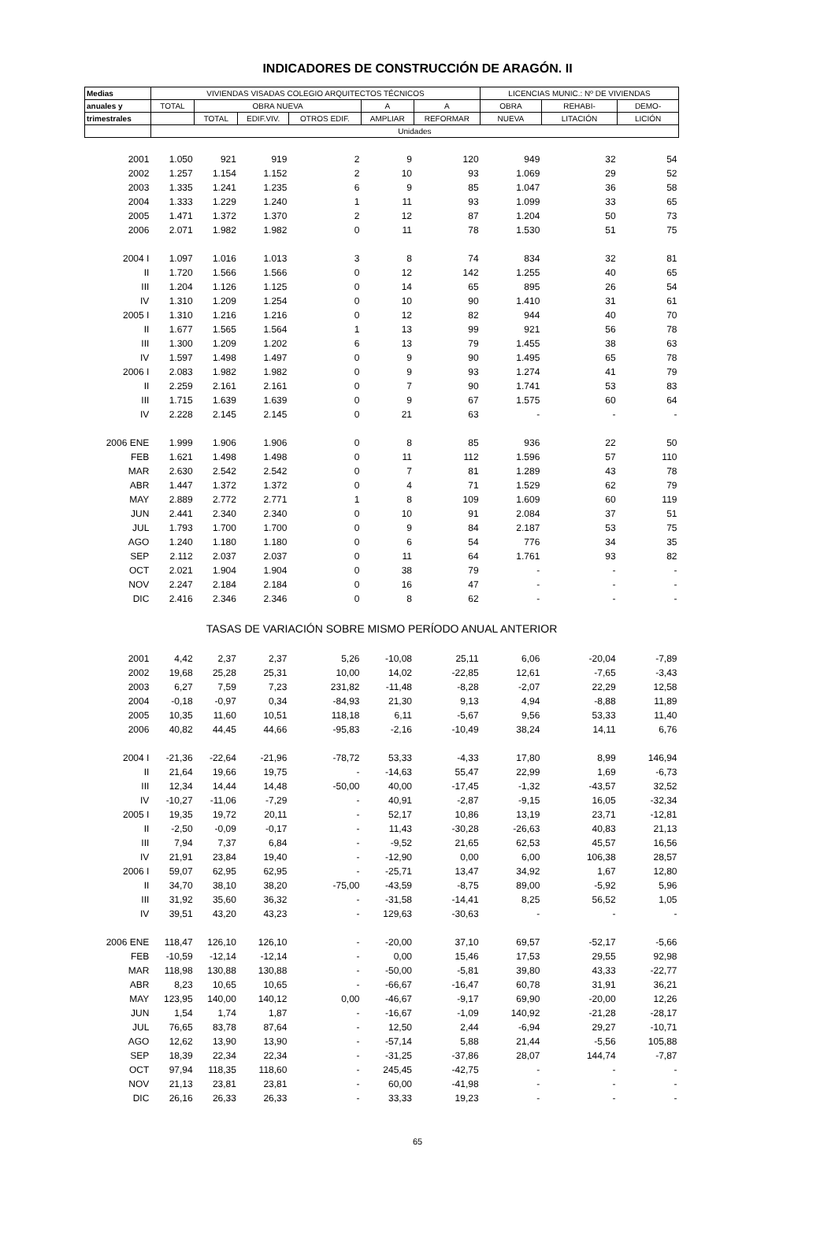INDICADORES DE CONSTRUCCIÓN DE ARAGÓN. II
| Medias | VIVIENDAS VISADAS COLEGIO ARQUITECTOS TÉCNICOS | | | | | | LICENCIAS MUNIC.: Nº DE VIVIENDAS | | |
| --- | --- | --- | --- | --- | --- | --- | --- | --- | --- |
| anuales y | TOTAL | OBRA NUEVA | | | A | A | OBRA | REHABI- | DEMO- |
| trimestrales | | TOTAL | EDIF.VIV. | OTROS EDIF. | AMPLIAR | REFORMAR | NUEVA | LITACIÓN | LICIÓN |
| | Unidades | | | | | | | | |
| 2001 | 1.050 | 921 | 919 | 2 | 9 | 120 | 949 | 32 | 54 |
| 2002 | 1.257 | 1.154 | 1.152 | 2 | 10 | 93 | 1.069 | 29 | 52 |
| 2003 | 1.335 | 1.241 | 1.235 | 6 | 9 | 85 | 1.047 | 36 | 58 |
| 2004 | 1.333 | 1.229 | 1.240 | 1 | 11 | 93 | 1.099 | 33 | 65 |
| 2005 | 1.471 | 1.372 | 1.370 | 2 | 12 | 87 | 1.204 | 50 | 73 |
| 2006 | 2.071 | 1.982 | 1.982 | 0 | 11 | 78 | 1.530 | 51 | 75 |
| 2004 I | 1.097 | 1.016 | 1.013 | 3 | 8 | 74 | 834 | 32 | 81 |
| II | 1.720 | 1.566 | 1.566 | 0 | 12 | 142 | 1.255 | 40 | 65 |
| III | 1.204 | 1.126 | 1.125 | 0 | 14 | 65 | 895 | 26 | 54 |
| IV | 1.310 | 1.209 | 1.254 | 0 | 10 | 90 | 1.410 | 31 | 61 |
| 2005 I | 1.310 | 1.216 | 1.216 | 0 | 12 | 82 | 944 | 40 | 70 |
| II | 1.677 | 1.565 | 1.564 | 1 | 13 | 99 | 921 | 56 | 78 |
| III | 1.300 | 1.209 | 1.202 | 6 | 13 | 79 | 1.455 | 38 | 63 |
| IV | 1.597 | 1.498 | 1.497 | 0 | 9 | 90 | 1.495 | 65 | 78 |
| 2006 I | 2.083 | 1.982 | 1.982 | 0 | 9 | 93 | 1.274 | 41 | 79 |
| II | 2.259 | 2.161 | 2.161 | 0 | 7 | 90 | 1.741 | 53 | 83 |
| III | 1.715 | 1.639 | 1.639 | 0 | 9 | 67 | 1.575 | 60 | 64 |
| IV | 2.228 | 2.145 | 2.145 | 0 | 21 | 63 | - | - | - |
| 2006 ENE | 1.999 | 1.906 | 1.906 | 0 | 8 | 85 | 936 | 22 | 50 |
| FEB | 1.621 | 1.498 | 1.498 | 0 | 11 | 112 | 1.596 | 57 | 110 |
| MAR | 2.630 | 2.542 | 2.542 | 0 | 7 | 81 | 1.289 | 43 | 78 |
| ABR | 1.447 | 1.372 | 1.372 | 0 | 4 | 71 | 1.529 | 62 | 79 |
| MAY | 2.889 | 2.772 | 2.771 | 1 | 8 | 109 | 1.609 | 60 | 119 |
| JUN | 2.441 | 2.340 | 2.340 | 0 | 10 | 91 | 2.084 | 37 | 51 |
| JUL | 1.793 | 1.700 | 1.700 | 0 | 9 | 84 | 2.187 | 53 | 75 |
| AGO | 1.240 | 1.180 | 1.180 | 0 | 6 | 54 | 776 | 34 | 35 |
| SEP | 2.112 | 2.037 | 2.037 | 0 | 11 | 64 | 1.761 | 93 | 82 |
| OCT | 2.021 | 1.904 | 1.904 | 0 | 38 | 79 | - | - | - |
| NOV | 2.247 | 2.184 | 2.184 | 0 | 16 | 47 | - | - | - |
| DIC | 2.416 | 2.346 | 2.346 | 0 | 8 | 62 | - | - | - |
| TASAS DE VARIACIÓN SOBRE MISMO PERÍODO ANUAL ANTERIOR | | | | | | | | | |
| 2001 | 4,42 | 2,37 | 2,37 | 5,26 | -10,08 | 25,11 | 6,06 | -20,04 | -7,89 |
| 2002 | 19,68 | 25,28 | 25,31 | 10,00 | 14,02 | -22,85 | 12,61 | -7,65 | -3,43 |
| 2003 | 6,27 | 7,59 | 7,23 | 231,82 | -11,48 | -8,28 | -2,07 | 22,29 | 12,58 |
| 2004 | -0,18 | -0,97 | 0,34 | -84,93 | 21,30 | 9,13 | 4,94 | -8,88 | 11,89 |
| 2005 | 10,35 | 11,60 | 10,51 | 118,18 | 6,11 | -5,67 | 9,56 | 53,33 | 11,40 |
| 2006 | 40,82 | 44,45 | 44,66 | -95,83 | -2,16 | -10,49 | 38,24 | 14,11 | 6,76 |
| 2004 I | -21,36 | -22,64 | -21,96 | -78,72 | 53,33 | -4,33 | 17,80 | 8,99 | 146,94 |
| II | 21,64 | 19,66 | 19,75 | - | -14,63 | 55,47 | 22,99 | 1,69 | -6,73 |
| III | 12,34 | 14,44 | 14,48 | -50,00 | 40,00 | -17,45 | -1,32 | -43,57 | 32,52 |
| IV | -10,27 | -11,06 | -7,29 | - | 40,91 | -2,87 | -9,15 | 16,05 | -32,34 |
| 2005 I | 19,35 | 19,72 | 20,11 | - | 52,17 | 10,86 | 13,19 | 23,71 | -12,81 |
| II | -2,50 | -0,09 | -0,17 | - | 11,43 | -30,28 | -26,63 | 40,83 | 21,13 |
| III | 7,94 | 7,37 | 6,84 | - | -9,52 | 21,65 | 62,53 | 45,57 | 16,56 |
| IV | 21,91 | 23,84 | 19,40 | - | -12,90 | 0,00 | 6,00 | 106,38 | 28,57 |
| 2006 I | 59,07 | 62,95 | 62,95 | - | -25,71 | 13,47 | 34,92 | 1,67 | 12,80 |
| II | 34,70 | 38,10 | 38,20 | -75,00 | -43,59 | -8,75 | 89,00 | -5,92 | 5,96 |
| III | 31,92 | 35,60 | 36,32 | - | -31,58 | -14,41 | 8,25 | 56,52 | 1,05 |
| IV | 39,51 | 43,20 | 43,23 | - | 129,63 | -30,63 | - | - | - |
| 2006 ENE | 118,47 | 126,10 | 126,10 | - | -20,00 | 37,10 | 69,57 | -52,17 | -5,66 |
| FEB | -10,59 | -12,14 | -12,14 | - | 0,00 | 15,46 | 17,53 | 29,55 | 92,98 |
| MAR | 118,98 | 130,88 | 130,88 | - | -50,00 | -5,81 | 39,80 | 43,33 | -22,77 |
| ABR | 8,23 | 10,65 | 10,65 | - | -66,67 | -16,47 | 60,78 | 31,91 | 36,21 |
| MAY | 123,95 | 140,00 | 140,12 | 0,00 | -46,67 | -9,17 | 69,90 | -20,00 | 12,26 |
| JUN | 1,54 | 1,74 | 1,87 | - | -16,67 | -1,09 | 140,92 | -21,28 | -28,17 |
| JUL | 76,65 | 83,78 | 87,64 | - | 12,50 | 2,44 | -6,94 | 29,27 | -10,71 |
| AGO | 12,62 | 13,90 | 13,90 | - | -57,14 | 5,88 | 21,44 | -5,56 | 105,88 |
| SEP | 18,39 | 22,34 | 22,34 | - | -31,25 | -37,86 | 28,07 | 144,74 | -7,87 |
| OCT | 97,94 | 118,35 | 118,60 | - | 245,45 | -42,75 | - | - | - |
| NOV | 21,13 | 23,81 | 23,81 | - | 60,00 | -41,98 | - | - | - |
| DIC | 26,16 | 26,33 | 26,33 | - | 33,33 | 19,23 | - | - | - |
65